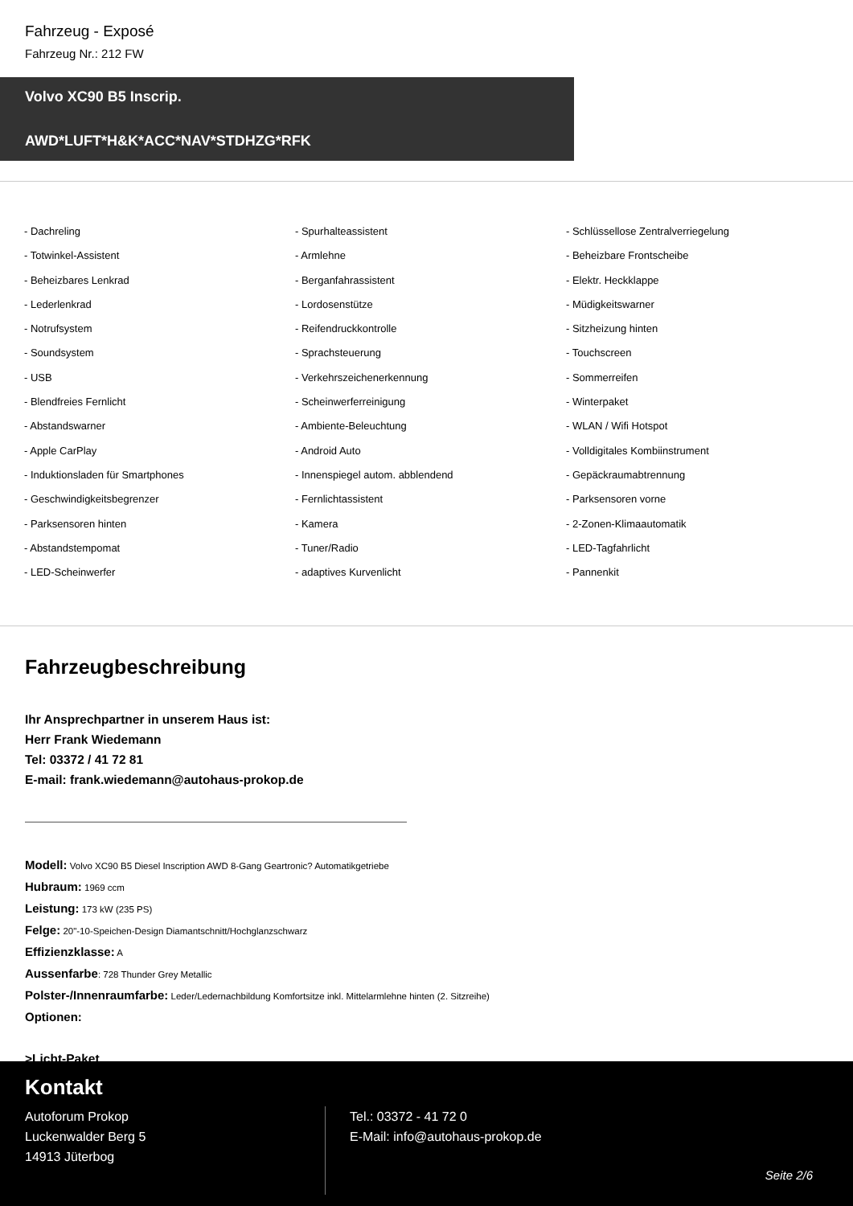Fahrzeug - Exposé
Fahrzeug Nr.: 212 FW
Volvo XC90 B5 Inscrip.
AWD*LUFT*H&K*ACC*NAV*STDHZG*RFK
- Dachreling
- Spurhalteassistent
- Schlüssellose Zentralverriegelung
- Totwinkel-Assistent
- Armlehne
- Beheizbare Frontscheibe
- Beheizbares Lenkrad
- Berganfahrassistent
- Elektr. Heckklappe
- Lederlenkrad
- Lordosenstütze
- Müdigkeitswarner
- Notrufsystem
- Reifendruckkontrolle
- Sitzheizung hinten
- Soundsystem
- Sprachsteuerung
- Touchscreen
- USB
- Verkehrszeichenerkennung
- Sommerreifen
- Blendfreies Fernlicht
- Scheinwerferreinigung
- Winterpaket
- Abstandswarner
- Ambiente-Beleuchtung
- WLAN / Wifi Hotspot
- Apple CarPlay
- Android Auto
- Volldigitales Kombiinstrument
- Induktionsladen für Smartphones
- Innenspiegel autom. abblendend
- Gepäckraumabtrennung
- Geschwindigkeitsbegrenzer
- Fernlichtassistent
- Parksensoren vorne
- Parksensoren hinten
- Kamera
- 2-Zonen-Klimaautomatik
- Abstandstempomat
- Tuner/Radio
- LED-Tagfahrlicht
- LED-Scheinwerfer
- adaptives Kurvenlicht
- Pannenkit
Fahrzeugbeschreibung
Ihr Ansprechpartner in unserem Haus ist:
Herr Frank Wiedemann
Tel: 03372 / 41 72 81
E-mail: frank.wiedemann@autohaus-prokop.de
Modell: Volvo XC90 B5 Diesel Inscription AWD 8-Gang Geartronic? Automatikgetriebe
Hubraum: 1969 ccm
Leistung: 173 kW (235 PS)
Felge: 20"-10-Speichen-Design Diamantschnitt/Hochglanzschwarz
Effizienzklasse: A
Aussenfarbe: 728 Thunder Grey Metallic
Polster-/Innenraumfarbe: Leder/Ledernachbildung Komfortsitze inkl. Mittelarmlehne hinten (2. Sitzreihe)
Optionen:
>Licht-Paket
Kontakt
Autoforum Prokop
Luckenwalder Berg 5
14913 Jüterbog
Tel.: 03372 - 41 72 0
E-Mail: info@autohaus-prokop.de
Seite 2/6